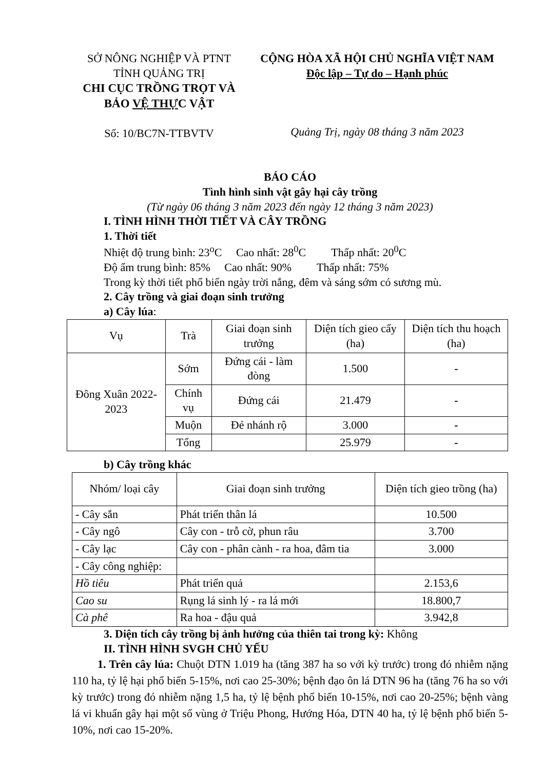SỞ NÔNG NGHIỆP VÀ PTNT
TỈNH QUẢNG TRỊ
CHI CỤC TRỒNG TRỌT VÀ
BẢO VỆ THỰC VẬT
Số: 10/BC7N-TTBVTV
CỘNG HÒA XÃ HỘI CHỦ NGHĨA VIỆT NAM
Độc lập – Tự do – Hạnh phúc
Quảng Trị, ngày 08 tháng 3 năm 2023
BÁO CÁO
Tình hình sinh vật gây hại cây trồng
(Từ ngày 06 tháng 3 năm 2023 đến ngày 12 tháng 3 năm 2023)
I. TÌNH HÌNH THỜI TIẾT VÀ CÂY TRỒNG
1. Thời tiết
Nhiệt độ trung bình: 23<sup>o</sup>C Cao nhất: 28<sup>0</sup>C Thấp nhất: 20<sup>0</sup>C
Độ ẩm trung bình: 85% Cao nhất: 90% Thấp nhất: 75%
Trong kỳ thời tiết phổ biến ngày trời nắng, đêm và sáng sớm có sương mù.
2. Cây trồng và giai đoạn sinh trưởng
a) Cây lúa:
| Vụ | Trà | Giai đoạn sinh trưởng | Diện tích gieo cấy (ha) | Diện tích thu hoạch (ha) |
| --- | --- | --- | --- | --- |
| Đông Xuân 2022-2023 | Sớm | Đứng cái - làm đòng | 1.500 | - |
| | Chính vụ | Đứng cái | 21.479 | - |
| | Muộn | Đẻ nhánh rộ | 3.000 | - |
| | Tổng | | 25.979 | - |
b) Cây trồng khác
| Nhóm/ loại cây | Giai đoạn sinh trưởng | Diện tích gieo trồng (ha) |
| --- | --- | --- |
| - Cây sắn | Phát triển thân lá | 10.500 |
| - Cây ngô | Cây con - trỗ cờ, phun râu | 3.700 |
| - Cây lạc | Cây con - phân cành - ra hoa, đâm tia | 3.000 |
| - Cây công nghiệp: | | |
| Hồ tiêu | Phát triển quả | 2.153,6 |
| Cao su | Rụng lá sinh lý - ra lá mới | 18.800,7 |
| Cà phê | Ra hoa - đậu quả | 3.942,8 |
3. Diện tích cây trồng bị ảnh hưởng của thiên tai trong kỳ: Không
II. TÌNH HÌNH SVGH CHỦ YẾU
1. Trên cây lúa: Chuột DTN 1.019 ha (tăng 387 ha so với kỳ trước) trong đó nhiễm nặng 110 ha, tỷ lệ hại phổ biến 5-15%, nơi cao 25-30%; bệnh đạo ôn lá DTN 96 ha (tăng 76 ha so với kỳ trước) trong đó nhiễm nặng 1,5 ha, tỷ lệ bệnh phổ biến 10-15%, nơi cao 20-25%; bệnh vàng lá vi khuẩn gây hại một số vùng ở Triệu Phong, Hướng Hóa, DTN 40 ha, tỷ lệ bệnh phổ biến 5-10%, nơi cao 15-20%.